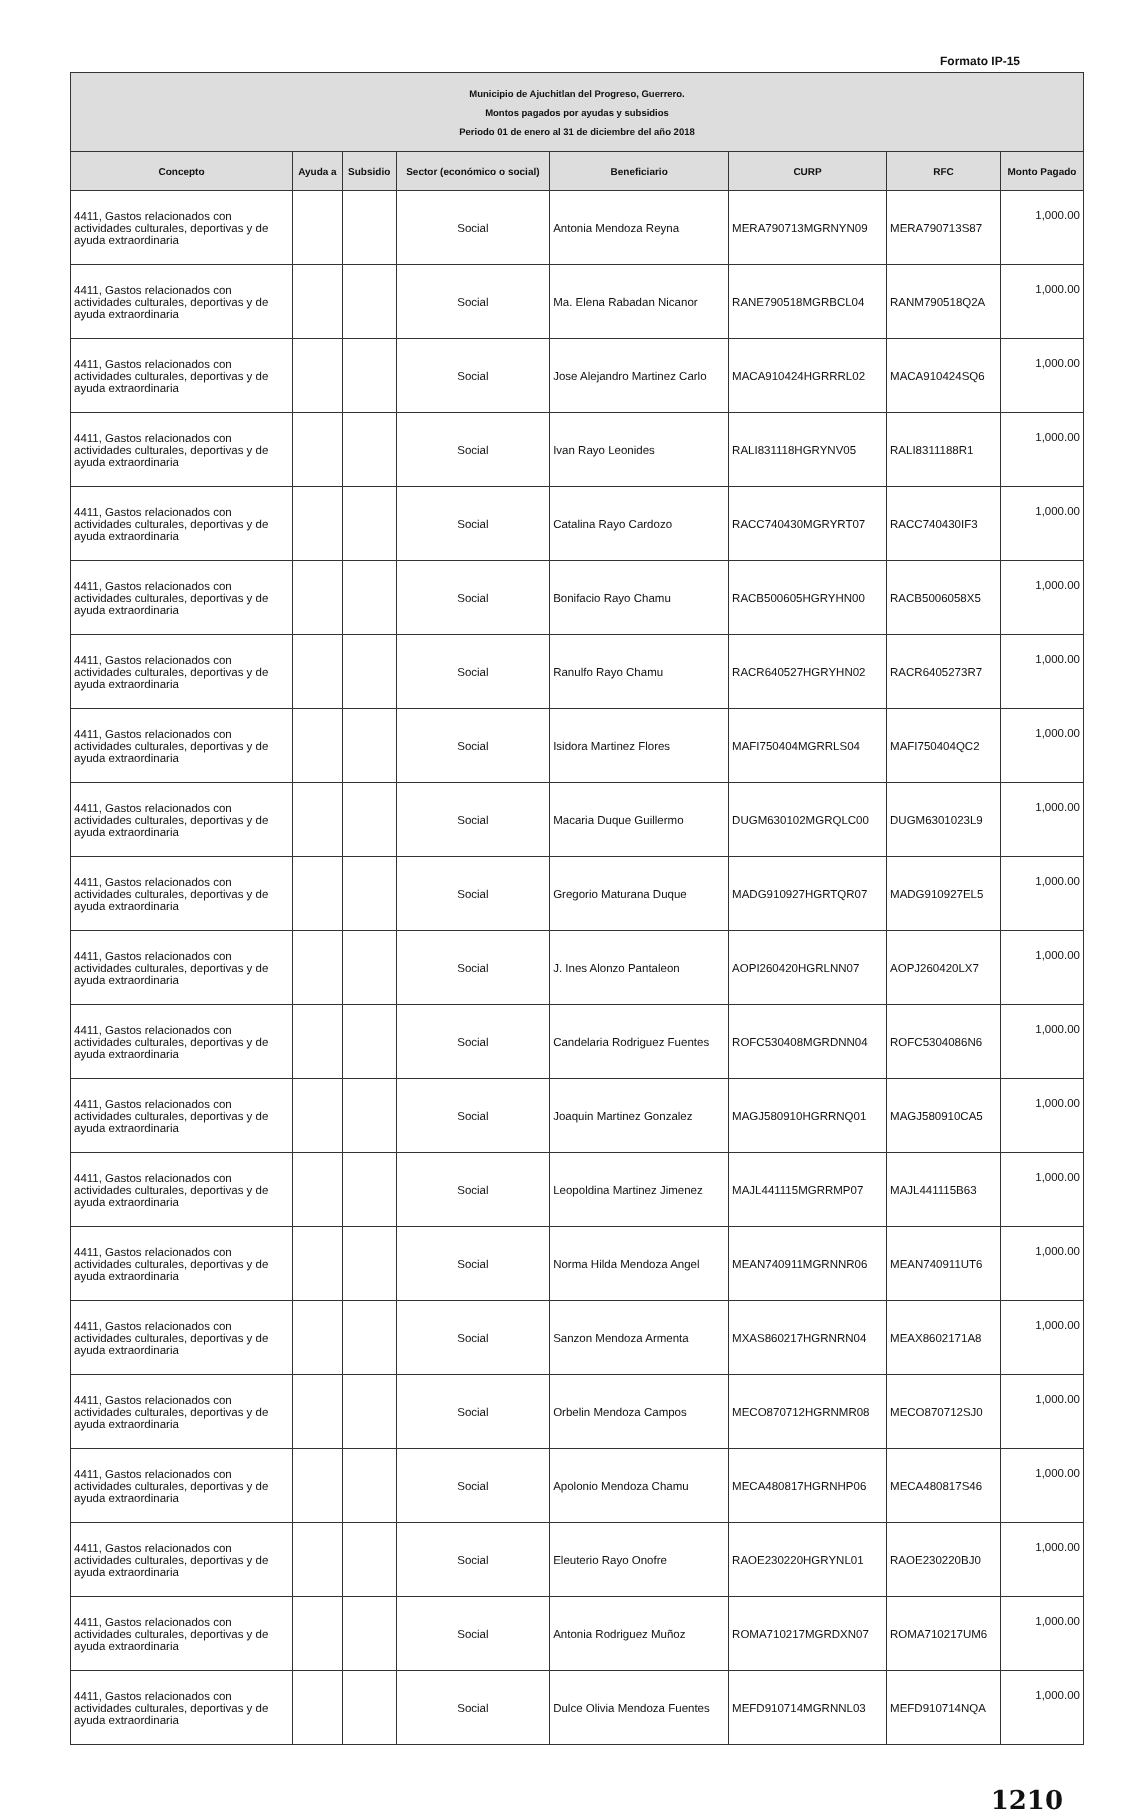Formato IP-15
| Municipio de Ajuchitlan del Progreso, Guerrero. Montos pagados por ayudas y subsidios Periodo 01 de enero al 31 de diciembre del año 2018 | | | | | | | |
| Concepto | Ayuda a | Subsidio | Sector (económico o social) | Beneficiario | CURP | RFC | Monto Pagado |
| 4411, Gastos relacionados con actividades culturales, deportivas y de ayuda extraordinaria | | | Social | Antonia Mendoza Reyna | MERA790713MGRNYN09 | MERA790713S87 | 1,000.00 |
| 4411, Gastos relacionados con actividades culturales, deportivas y de ayuda extraordinaria | | | Social | Ma. Elena Rabadan Nicanor | RANE790518MGRBCL04 | RANM790518Q2A | 1,000.00 |
| 4411, Gastos relacionados con actividades culturales, deportivas y de ayuda extraordinaria | | | Social | Jose Alejandro Martinez Carlo | MACA910424HGRRRL02 | MACA910424SQ6 | 1,000.00 |
| 4411, Gastos relacionados con actividades culturales, deportivas y de ayuda extraordinaria | | | Social | Ivan Rayo Leonides | RALI831118HGRYNV05 | RALI8311188R1 | 1,000.00 |
| 4411, Gastos relacionados con actividades culturales, deportivas y de ayuda extraordinaria | | | Social | Catalina Rayo Cardozo | RACC740430MGRYRT07 | RACC740430IF3 | 1,000.00 |
| 4411, Gastos relacionados con actividades culturales, deportivas y de ayuda extraordinaria | | | Social | Bonifacio Rayo Chamu | RACB500605HGRYHN00 | RACB5006058X5 | 1,000.00 |
| 4411, Gastos relacionados con actividades culturales, deportivas y de ayuda extraordinaria | | | Social | Ranulfo Rayo Chamu | RACR640527HGRYHN02 | RACR6405273R7 | 1,000.00 |
| 4411, Gastos relacionados con actividades culturales, deportivas y de ayuda extraordinaria | | | Social | Isidora Martinez Flores | MAFI750404MGRRLS04 | MAFI750404QC2 | 1,000.00 |
| 4411, Gastos relacionados con actividades culturales, deportivas y de ayuda extraordinaria | | | Social | Macaria Duque Guillermo | DUGM630102MGRQLC00 | DUGM6301023L9 | 1,000.00 |
| 4411, Gastos relacionados con actividades culturales, deportivas y de ayuda extraordinaria | | | Social | Gregorio Maturana Duque | MADG910927HGRTQR07 | MADG910927EL5 | 1,000.00 |
| 4411, Gastos relacionados con actividades culturales, deportivas y de ayuda extraordinaria | | | Social | J. Ines Alonzo Pantaleon | AOPI260420HGRLNN07 | AOPJ260420LX7 | 1,000.00 |
| 4411, Gastos relacionados con actividades culturales, deportivas y de ayuda extraordinaria | | | Social | Candelaria Rodriguez Fuentes | ROFC530408MGRDNN04 | ROFC5304086N6 | 1,000.00 |
| 4411, Gastos relacionados con actividades culturales, deportivas y de ayuda extraordinaria | | | Social | Joaquin Martinez Gonzalez | MAGJ580910HGRRNQ01 | MAGJ580910CA5 | 1,000.00 |
| 4411, Gastos relacionados con actividades culturales, deportivas y de ayuda extraordinaria | | | Social | Leopoldina Martinez Jimenez | MAJL441115MGRRMP07 | MAJL441115B63 | 1,000.00 |
| 4411, Gastos relacionados con actividades culturales, deportivas y de ayuda extraordinaria | | | Social | Norma Hilda Mendoza Angel | MEAN740911MGRNNR06 | MEAN740911UT6 | 1,000.00 |
| 4411, Gastos relacionados con actividades culturales, deportivas y de ayuda extraordinaria | | | Social | Sanzon Mendoza Armenta | MXAS860217HGRNRN04 | MEAX8602171A8 | 1,000.00 |
| 4411, Gastos relacionados con actividades culturales, deportivas y de ayuda extraordinaria | | | Social | Orbelin Mendoza Campos | MECO870712HGRNMR08 | MECO870712SJ0 | 1,000.00 |
| 4411, Gastos relacionados con actividades culturales, deportivas y de ayuda extraordinaria | | | Social | Apolonio Mendoza Chamu | MECA480817HGRNHP06 | MECA480817S46 | 1,000.00 |
| 4411, Gastos relacionados con actividades culturales, deportivas y de ayuda extraordinaria | | | Social | Eleuterio Rayo Onofre | RAOE230220HGRYNL01 | RAOE230220BJ0 | 1,000.00 |
| 4411, Gastos relacionados con actividades culturales, deportivas y de ayuda extraordinaria | | | Social | Antonia Rodriguez Muñoz | ROMA710217MGRDXN07 | ROMA710217UM6 | 1,000.00 |
| 4411, Gastos relacionados con actividades culturales, deportivas y de ayuda extraordinaria | | | Social | Dulce Olivia Mendoza Fuentes | MEFD910714MGRNNL03 | MEFD910714NQA | 1,000.00 |
1210